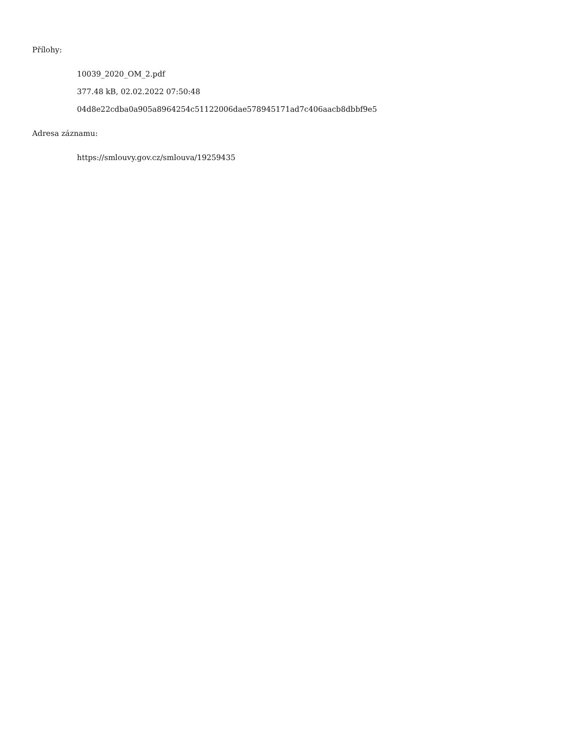Přílohy:
10039_2020_OM_2.pdf
377.48 kB, 02.02.2022 07:50:48
04d8e22cdba0a905a8964254c51122006dae578945171ad7c406aacb8dbbf9e5
Adresa záznamu:
https://smlouvy.gov.cz/smlouva/19259435